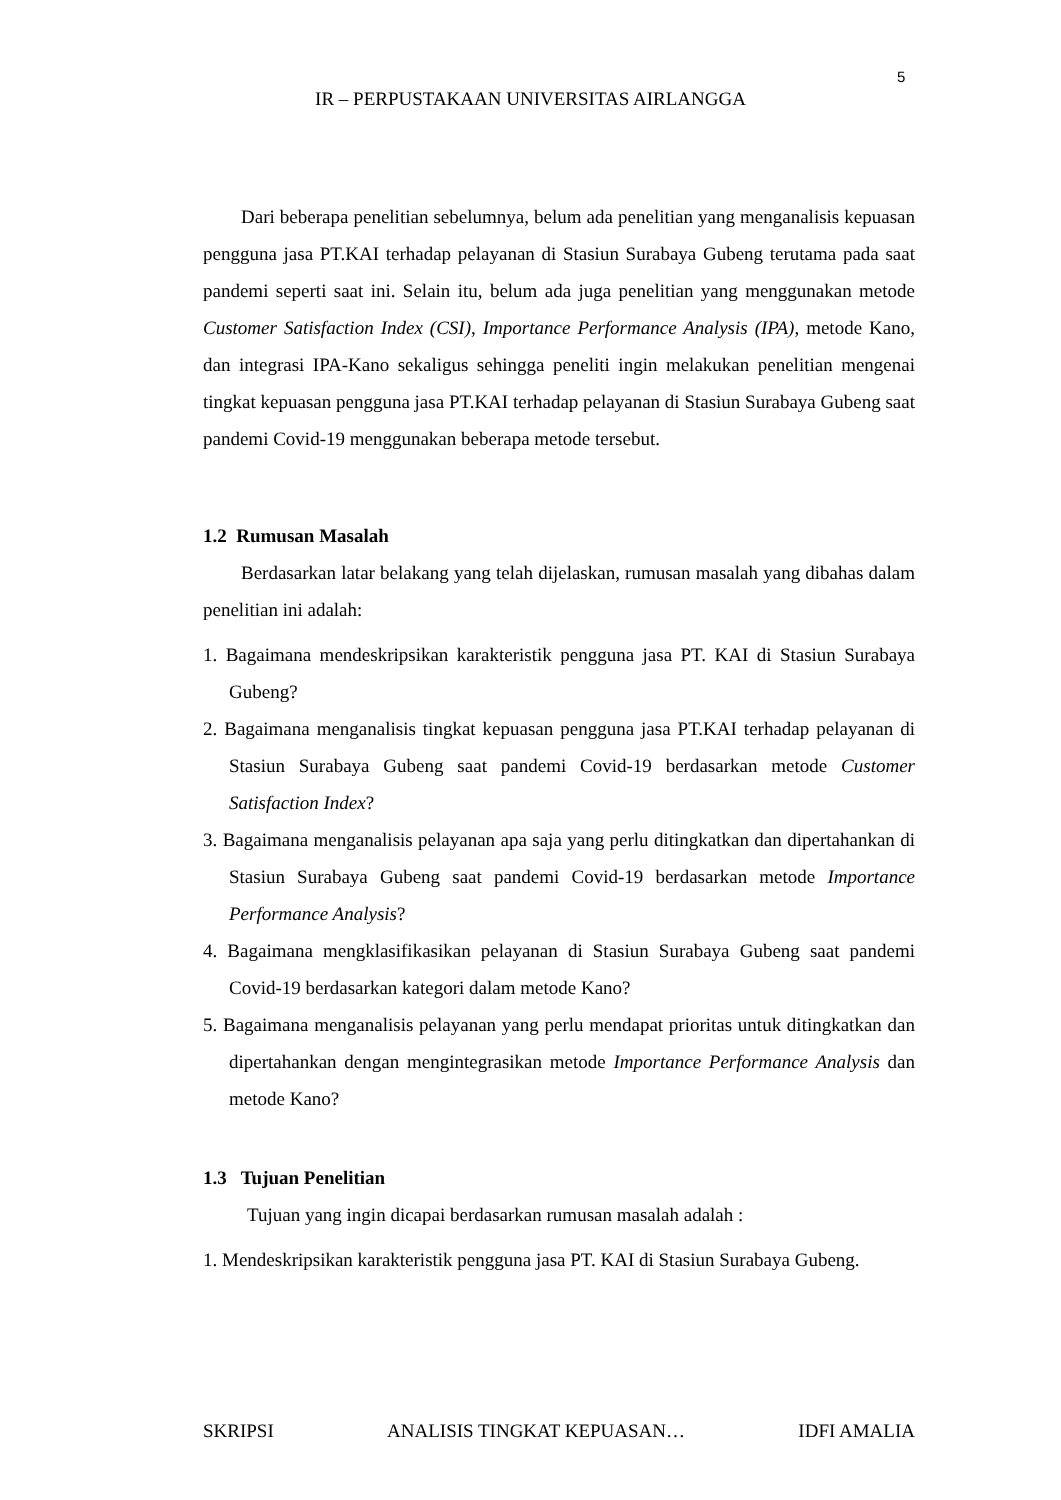5
IR – PERPUSTAKAAN UNIVERSITAS AIRLANGGA
Dari beberapa penelitian sebelumnya, belum ada penelitian yang menganalisis kepuasan pengguna jasa PT.KAI terhadap pelayanan di Stasiun Surabaya Gubeng terutama pada saat pandemi seperti saat ini. Selain itu, belum ada juga penelitian yang menggunakan metode Customer Satisfaction Index (CSI), Importance Performance Analysis (IPA), metode Kano, dan integrasi IPA-Kano sekaligus sehingga peneliti ingin melakukan penelitian mengenai tingkat kepuasan pengguna jasa PT.KAI terhadap pelayanan di Stasiun Surabaya Gubeng saat pandemi Covid-19 menggunakan beberapa metode tersebut.
1.2 Rumusan Masalah
Berdasarkan latar belakang yang telah dijelaskan, rumusan masalah yang dibahas dalam penelitian ini adalah:
1. Bagaimana mendeskripsikan karakteristik pengguna jasa PT. KAI di Stasiun Surabaya Gubeng?
2. Bagaimana menganalisis tingkat kepuasan pengguna jasa PT.KAI terhadap pelayanan di Stasiun Surabaya Gubeng saat pandemi Covid-19 berdasarkan metode Customer Satisfaction Index?
3. Bagaimana menganalisis pelayanan apa saja yang perlu ditingkatkan dan dipertahankan di Stasiun Surabaya Gubeng saat pandemi Covid-19 berdasarkan metode Importance Performance Analysis?
4. Bagaimana mengklasifikasikan pelayanan di Stasiun Surabaya Gubeng saat pandemi Covid-19 berdasarkan kategori dalam metode Kano?
5. Bagaimana menganalisis pelayanan yang perlu mendapat prioritas untuk ditingkatkan dan dipertahankan dengan mengintegrasikan metode Importance Performance Analysis dan metode Kano?
1.3 Tujuan Penelitian
Tujuan yang ingin dicapai berdasarkan rumusan masalah adalah :
1. Mendeskripsikan karakteristik pengguna jasa PT. KAI di Stasiun Surabaya Gubeng.
SKRIPSI ANALISIS TINGKAT KEPUASAN… IDFI AMALIA